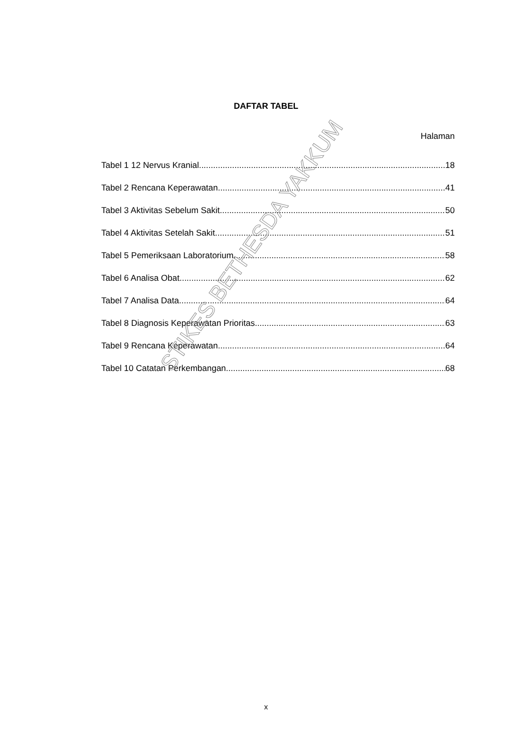DAFTAR TABEL
Halaman
Tabel 1 12 Nervus Kranial 18
Tabel 2 Rencana Keperawatan 41
Tabel 3 Aktivitas Sebelum Sakit 50
Tabel 4 Aktivitas Setelah Sakit 51
Tabel 5 Pemeriksaan Laboratorium 58
Tabel 6 Analisa Obat 62
Tabel 7 Analisa Data 64
Tabel 8 Diagnosis Keperawatan Prioritas. 63
Tabel 9 Rencana Keperawatan 64
Tabel 10 Catatan Perkembangan 68
STIKES BETHESDA YAKKUM
x